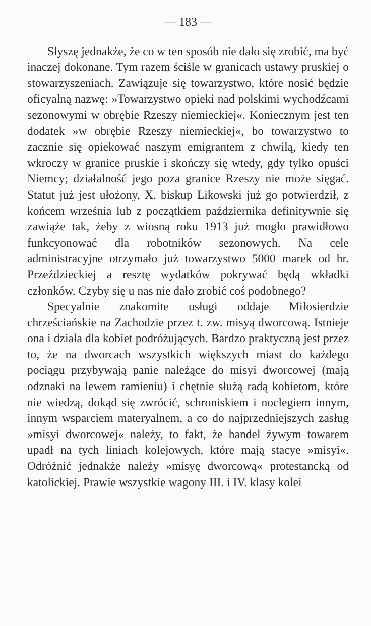— 183 —
Słyszę jednakże, że co w ten sposób nie dało się zrobić, ma być inaczej dokonane. Tym razem ściśle w granicach ustawy pruskiej o stowarzyszeniach. Zawiązuje się towarzystwo, które nosić będzie oficyalną nazwę: »Towarzystwo opieki nad polskimi wychodźcami sezonowymi w obrębie Rzeszy niemieckiej«. Koniecznym jest ten dodatek »w obrębie Rzeszy niemieckiej«, bo towarzystwo to zacznie się opiekować naszym emigrantem z chwilą, kiedy ten wkroczy w granice pruskie i skończy się wtedy, gdy tylko opuści Niemcy; działalność jego poza granice Rzeszy nie może sięgać. Statut już jest ułożony, X. biskup Likowski już go potwierdził, z końcem września lub z początkiem października definitywnie się zawiąże tak, żeby z wiosną roku 1913 już mogło prawidłowo funkcyonować dla robotników sezonowych. Na cele administracyjne otrzymało już towarzystwo 5000 marek od hr. Przeździeckiej a resztę wydatków pokrywać będą wkładki członków. Czyby się u nas nie dało zrobić coś podobnego?
Specyalnie znakomite usługi oddaje Miłosierdzie chrześciańskie na Zachodzie przez t. zw. misyą dworcową. Istnieje ona i działa dla kobiet podróżujących. Bardzo praktyczną jest przez to, że na dworcach wszystkich większych miast do każdego pociągu przybywają panie należące do misyi dworcowej (mają odznaki na lewem ramieniu) i chętnie służą radą kobietom, które nie wiedzą, dokąd się zwrócić, schroniskiem i noclegiem innym, innym wsparciem materyalnem, a co do najprzedniejszych zasług »misyi dworcowej« należy, to fakt, że handel żywym towarem upadł na tych liniach kolejowych, które mają stacye »misyi«. Odróżnić jednakże należy »misyę dworcową« protestancką od katolickiej. Prawie wszystkie wagony III. i IV. klasy kolei